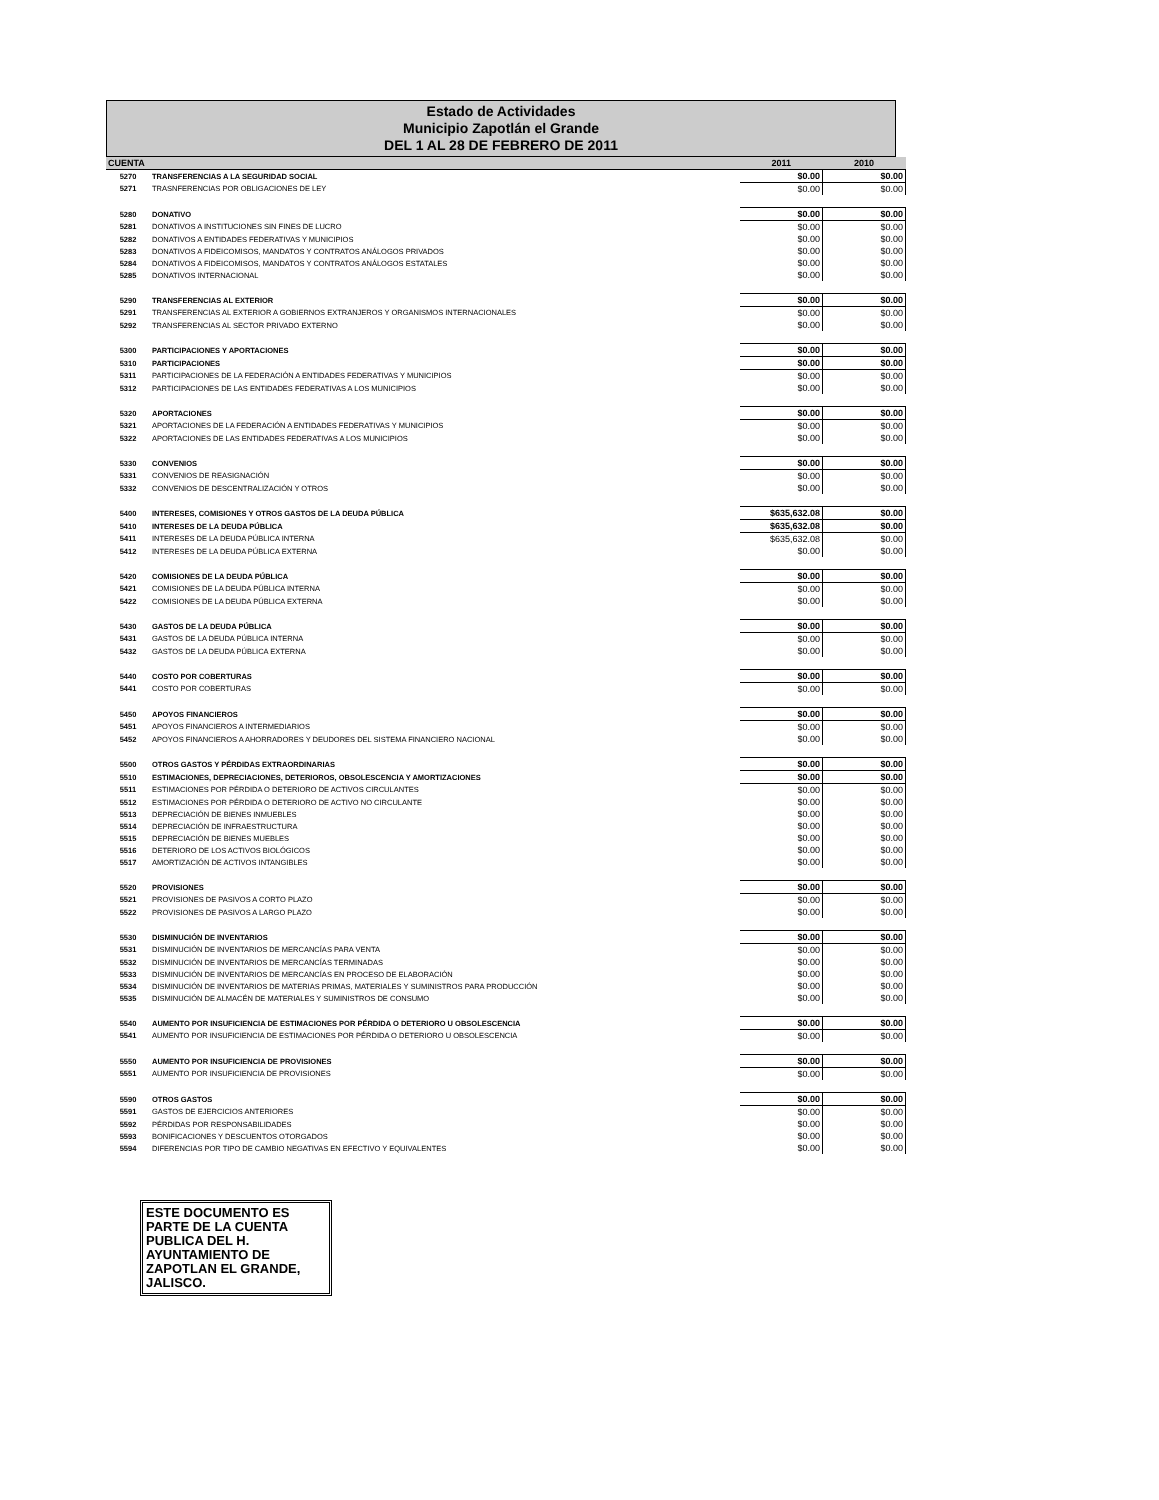Estado de Actividades
Municipio Zapotlán el Grande
DEL 1 AL 28 DE FEBRERO DE 2011
| CUENTA | | 2011 | 2010 |
| --- | --- | --- | --- |
| 5270 | TRANSFERENCIAS A LA SEGURIDAD SOCIAL | $0.00 | $0.00 |
| 5271 | TRASNFERENCIAS POR OBLIGACIONES DE LEY | $0.00 | $0.00 |
| 5280 | DONATIVO | $0.00 | $0.00 |
| 5281 | DONATIVOS A INSTITUCIONES SIN FINES DE LUCRO | $0.00 | $0.00 |
| 5282 | DONATIVOS A ENTIDADES FEDERATIVAS Y MUNICIPIOS | $0.00 | $0.00 |
| 5283 | DONATIVOS A FIDEICOMISOS, MANDATOS Y CONTRATOS ANÁLOGOS PRIVADOS | $0.00 | $0.00 |
| 5284 | DONATIVOS A FIDEICOMISOS, MANDATOS Y CONTRATOS ANÁLOGOS ESTATALES | $0.00 | $0.00 |
| 5285 | DONATIVOS INTERNACIONAL | $0.00 | $0.00 |
| 5290 | TRANSFERENCIAS AL EXTERIOR | $0.00 | $0.00 |
| 5291 | TRANSFERENCIAS AL EXTERIOR A GOBIERNOS EXTRANJEROS Y ORGANISMOS INTERNACIONALES | $0.00 | $0.00 |
| 5292 | TRANSFERENCIAS AL SECTOR PRIVADO EXTERNO | $0.00 | $0.00 |
| 5300 | PARTICIPACIONES Y APORTACIONES | $0.00 | $0.00 |
| 5310 | PARTICIPACIONES | $0.00 | $0.00 |
| 5311 | PARTICIPACIONES DE LA FEDERACIÓN A ENTIDADES FEDERATIVAS Y MUNICIPIOS | $0.00 | $0.00 |
| 5312 | PARTICIPACIONES DE LAS ENTIDADES FEDERATIVAS A LOS MUNICIPIOS | $0.00 | $0.00 |
| 5320 | APORTACIONES | $0.00 | $0.00 |
| 5321 | APORTACIONES DE LA FEDERACIÓN A ENTIDADES FEDERATIVAS Y MUNICIPIOS | $0.00 | $0.00 |
| 5322 | APORTACIONES DE LAS ENTIDADES FEDERATIVAS A LOS MUNICIPIOS | $0.00 | $0.00 |
| 5330 | CONVENIOS | $0.00 | $0.00 |
| 5331 | CONVENIOS DE REASIGNACIÓN | $0.00 | $0.00 |
| 5332 | CONVENIOS DE DESCENTRALIZACIÓN Y OTROS | $0.00 | $0.00 |
| 5400 | INTERESES, COMISIONES Y OTROS GASTOS DE LA DEUDA PÚBLICA | $635,632.08 | $0.00 |
| 5410 | INTERESES DE LA DEUDA PÚBLICA | $635,632.08 | $0.00 |
| 5411 | INTERESES DE LA DEUDA PÚBLICA INTERNA | $635,632.08 | $0.00 |
| 5412 | INTERESES DE LA DEUDA PÚBLICA EXTERNA | $0.00 | $0.00 |
| 5420 | COMISIONES DE LA DEUDA PÚBLICA | $0.00 | $0.00 |
| 5421 | COMISIONES DE LA DEUDA PÚBLICA INTERNA | $0.00 | $0.00 |
| 5422 | COMISIONES DE LA DEUDA PÚBLICA EXTERNA | $0.00 | $0.00 |
| 5430 | GASTOS DE LA DEUDA PÚBLICA | $0.00 | $0.00 |
| 5431 | GASTOS DE LA DEUDA PÚBLICA INTERNA | $0.00 | $0.00 |
| 5432 | GASTOS DE LA DEUDA PÚBLICA EXTERNA | $0.00 | $0.00 |
| 5440 | COSTO POR COBERTURAS | $0.00 | $0.00 |
| 5441 | COSTO POR COBERTURAS | $0.00 | $0.00 |
| 5450 | APOYOS FINANCIEROS | $0.00 | $0.00 |
| 5451 | APOYOS FINANCIEROS A INTERMEDIARIOS | $0.00 | $0.00 |
| 5452 | APOYOS FINANCIEROS A AHORRADORES Y DEUDORES DEL SISTEMA FINANCIERO NACIONAL | $0.00 | $0.00 |
| 5500 | OTROS GASTOS Y PÉRDIDAS EXTRAORDINARIAS | $0.00 | $0.00 |
| 5510 | ESTIMACIONES, DEPRECIACIONES, DETERIOROS, OBSOLESCENCIA Y AMORTIZACIONES | $0.00 | $0.00 |
| 5511 | ESTIMACIONES POR PÉRDIDA O DETERIORO DE ACTIVOS CIRCULANTES | $0.00 | $0.00 |
| 5512 | ESTIMACIONES POR PÉRDIDA O DETERIORO DE ACTIVO NO CIRCULANTE | $0.00 | $0.00 |
| 5513 | DEPRECIACIÓN DE BIENES INMUEBLES | $0.00 | $0.00 |
| 5514 | DEPRECIACIÓN DE INFRAESTRUCTURA | $0.00 | $0.00 |
| 5515 | DEPRECIACIÓN DE BIENES MUEBLES | $0.00 | $0.00 |
| 5516 | DETERIORO DE LOS ACTIVOS BIOLÓGICOS | $0.00 | $0.00 |
| 5517 | AMORTIZACIÓN DE ACTIVOS INTANGIBLES | $0.00 | $0.00 |
| 5520 | PROVISIONES | $0.00 | $0.00 |
| 5521 | PROVISIONES DE PASIVOS A CORTO PLAZO | $0.00 | $0.00 |
| 5522 | PROVISIONES DE PASIVOS A LARGO PLAZO | $0.00 | $0.00 |
| 5530 | DISMINUCIÓN DE INVENTARIOS | $0.00 | $0.00 |
| 5531 | DISMINUCIÓN DE INVENTARIOS DE MERCANCÍAS PARA VENTA | $0.00 | $0.00 |
| 5532 | DISMINUCIÓN DE INVENTARIOS DE MERCANCÍAS TERMINADAS | $0.00 | $0.00 |
| 5533 | DISMINUCIÓN DE INVENTARIOS DE MERCANCÍAS EN PROCESO DE ELABORACIÓN | $0.00 | $0.00 |
| 5534 | DISMINUCIÓN DE INVENTARIOS DE MATERIAS PRIMAS, MATERIALES Y SUMINISTROS PARA PRODUCCIÓN | $0.00 | $0.00 |
| 5535 | DISMINUCIÓN DE ALMACÉN DE MATERIALES Y SUMINISTROS DE CONSUMO | $0.00 | $0.00 |
| 5540 | AUMENTO POR INSUFICIENCIA DE ESTIMACIONES POR PÉRDIDA O DETERIORO U OBSOLESCENCIA | $0.00 | $0.00 |
| 5541 | AUMENTO POR INSUFICIENCIA DE ESTIMACIONES POR PÉRDIDA O DETERIORO U OBSOLESCENCIA | $0.00 | $0.00 |
| 5550 | AUMENTO POR INSUFICIENCIA DE PROVISIONES | $0.00 | $0.00 |
| 5551 | AUMENTO POR INSUFICIENCIA DE PROVISIONES | $0.00 | $0.00 |
| 5590 | OTROS GASTOS | $0.00 | $0.00 |
| 5591 | GASTOS DE EJERCICIOS ANTERIORES | $0.00 | $0.00 |
| 5592 | PÉRDIDAS POR RESPONSABILIDADES | $0.00 | $0.00 |
| 5593 | BONIFICACIONES Y DESCUENTOS OTORGADOS | $0.00 | $0.00 |
| 5594 | DIFERENCIAS POR TIPO DE CAMBIO NEGATIVAS EN EFECTIVO Y EQUIVALENTES | $0.00 | $0.00 |
ESTE DOCUMENTO ES PARTE DE LA CUENTA PUBLICA DEL H. AYUNTAMIENTO DE ZAPOTLAN EL GRANDE, JALISCO.